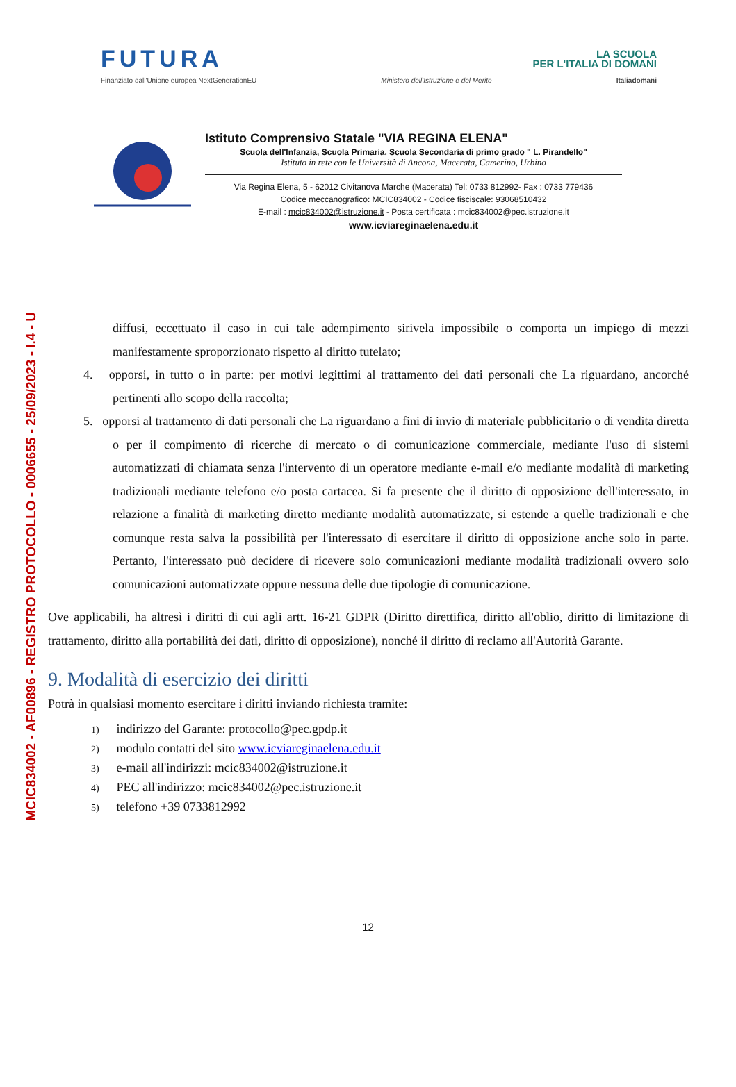MCIC834002 - AF00896 - REGISTRO PROTOCOLLO - 0006655 - 25/09/2023 - I.4 - U
FUTURA
LA SCUOLA
PER L'ITALIA DI DOMANI
Finanziato dall'Unione europea NextGenerationEU Ministero dell'Istruzione e del Merito Italiadomani
Istituto Comprensivo Statale "VIA REGINA ELENA"
Scuola dell'Infanzia, Scuola Primaria, Scuola Secondaria di primo grado " L. Pirandello"
Istituto in rete con le Università di Ancona, Macerata, Camerino, Urbino
Via Regina Elena, 5 - 62012 Civitanova Marche (Macerata) Tel: 0733 812992- Fax : 0733 779436
Codice meccanografico: MCIC834002 - Codice fisciscale: 93068510432
E-mail : mcic834002@istruzione.it - Posta certificata : mcic834002@pec.istruzione.it
www.icviareginaelena.edu.it
diffusi, eccettuato il caso in cui tale adempimento sirivela impossibile o comporta un impiego di mezzi manifestamente sproporzionato rispetto al diritto tutelato;
4. opporsi, in tutto o in parte: per motivi legittimi al trattamento dei dati personali che La riguardano, ancorché pertinenti allo scopo della raccolta;
5. opporsi al trattamento di dati personali che La riguardano a fini di invio di materiale pubblicitario o di vendita diretta o per il compimento di ricerche di mercato o di comunicazione commerciale, mediante l'uso di sistemi automatizzati di chiamata senza l'intervento di un operatore mediante e-mail e/o mediante modalità di marketing tradizionali mediante telefono e/o posta cartacea. Si fa presente che il diritto di opposizione dell'interessato, in relazione a finalità di marketing diretto mediante modalità automatizzate, si estende a quelle tradizionali e che comunque resta salva la possibilità per l'interessato di esercitare il diritto di opposizione anche solo in parte. Pertanto, l'interessato può decidere di ricevere solo comunicazioni mediante modalità tradizionali ovvero solo comunicazioni automatizzate oppure nessuna delle due tipologie di comunicazione.
Ove applicabili, ha altresì i diritti di cui agli artt. 16-21 GDPR (Diritto direttifica, diritto all'oblio, diritto di limitazione di trattamento, diritto alla portabilità dei dati, diritto di opposizione), nonché il diritto di reclamo all'Autorità Garante.
9. Modalità di esercizio dei diritti
Potrà in qualsiasi momento esercitare i diritti inviando richiesta tramite:
1) indirizzo del Garante: protocollo@pec.gpdp.it
2) modulo contatti del sito www.icviareginaelena.edu.it
3) e-mail all'indirizzi: mcic834002@istruzione.it
4) PEC all'indirizzo: mcic834002@pec.istruzione.it
5) telefono +39 0733812992
12